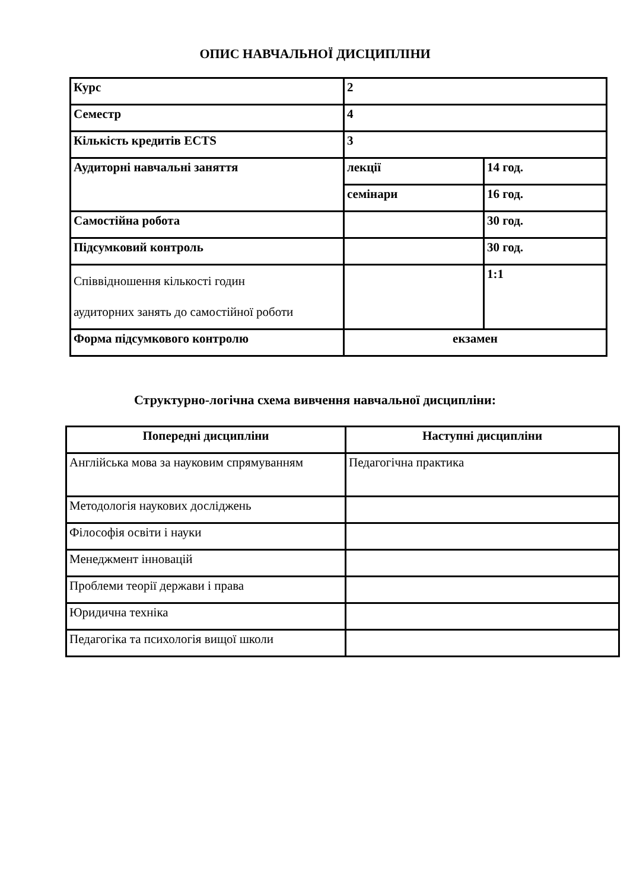ОПИС НАВЧАЛЬНОЇ ДИСЦИПЛІНИ
| Курс | 2 | |
| Семестр | 4 | |
| Кількість кредитів ECTS | 3 | |
| Аудиторні навчальні заняття | лекції | 14 год. |
| | семінари | 16 год. |
| Самостійна робота | | 30 год. |
| Підсумковий контроль | | 30 год. |
| Співвідношення кількості годин аудиторних занять до самостійної роботи | | 1:1 |
| Форма підсумкового контролю | екзамен | |
Структурно-логічна схема вивчення навчальної дисципліни:
| Попередні дисципліни | Наступні дисципліни |
| --- | --- |
| Англійська мова за науковим спрямуванням | Педагогічна практика |
| Методологія наукових досліджень | |
| Філософія освіти і науки | |
| Менеджмент інновацій | |
| Проблеми теорії держави і права | |
| Юридична техніка | |
| Педагогіка та психологія вищої школи | |